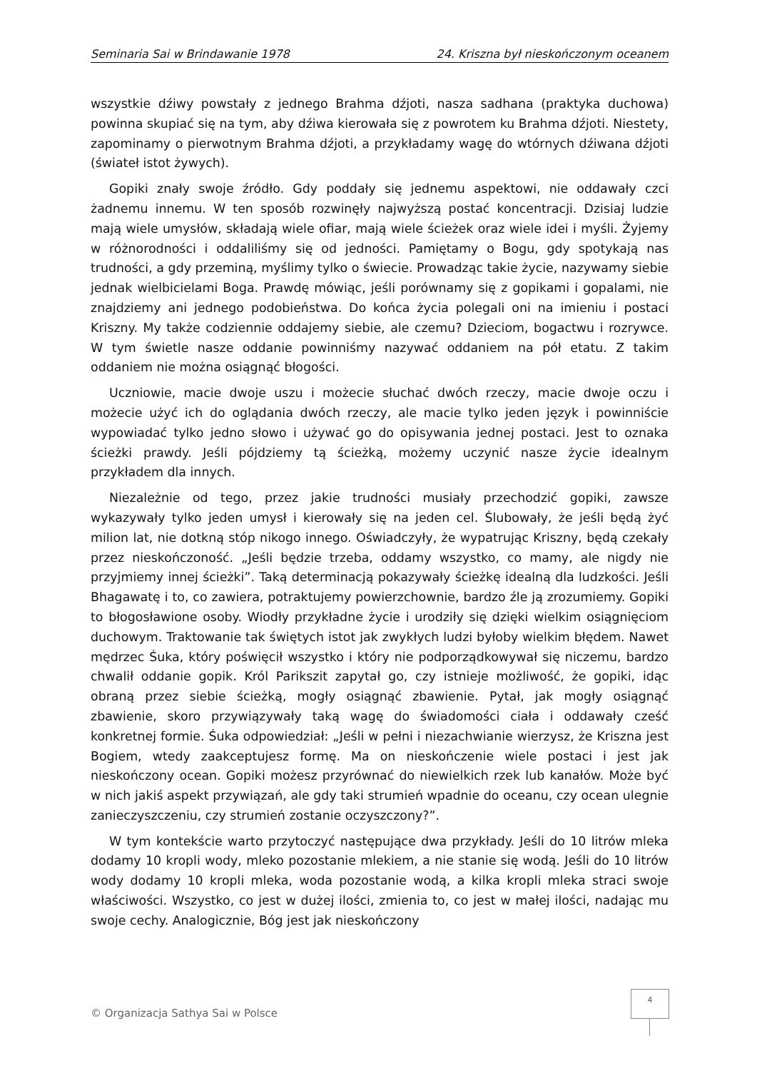Seminaria Sai w Brindawanie 1978 24. Kriszna był nieskończonym oceanem
wszystkie dźiwy powstały z jednego Brahma dźjoti, nasza sadhana (praktyka duchowa) powinna skupiać się na tym, aby dźiwa kierowała się z powrotem ku Brahma dźjoti. Niestety, zapominamy o pierwotnym Brahma dźjoti, a przykładamy wagę do wtórnych dźiwana dźjoti (świateł istot żywych).
Gopiki znały swoje źródło. Gdy poddały się jednemu aspektowi, nie oddawały czci żadnemu innemu. W ten sposób rozwinęły najwyższą postać koncentracji. Dzisiaj ludzie mają wiele umysłów, składają wiele ofiar, mają wiele ścieżek oraz wiele idei i myśli. Żyjemy w różnorodności i oddaliliśmy się od jedności. Pamiętamy o Bogu, gdy spotykają nas trudności, a gdy przeminą, myślimy tylko o świecie. Prowadząc takie życie, nazywamy siebie jednak wielbicielami Boga. Prawdę mówiąc, jeśli porównamy się z gopikami i gopalami, nie znajdziemy ani jednego podobieństwa. Do końca życia polegali oni na imieniu i postaci Kriszny. My także codziennie oddajemy siebie, ale czemu? Dzieciom, bogactwu i rozrywce. W tym świetle nasze oddanie powinniśmy nazywać oddaniem na pół etatu. Z takim oddaniem nie można osiągnąć błogości.
Uczniowie, macie dwoje uszu i możecie słuchać dwóch rzeczy, macie dwoje oczu i możecie użyć ich do oglądania dwóch rzeczy, ale macie tylko jeden język i powinniście wypowiadać tylko jedno słowo i używać go do opisywania jednej postaci. Jest to oznaka ścieżki prawdy. Jeśli pójdziemy tą ścieżką, możemy uczynić nasze życie idealnym przykładem dla innych.
Niezależnie od tego, przez jakie trudności musiały przechodzić gopiki, zawsze wykazywały tylko jeden umysł i kierowały się na jeden cel. Ślubowały, że jeśli będą żyć milion lat, nie dotkną stóp nikogo innego. Oświadczyły, że wypatrując Kriszny, będą czekały przez nieskończoność. „Jeśli będzie trzeba, oddamy wszystko, co mamy, ale nigdy nie przyjmiemy innej ścieżki”. Taką determinacją pokazywały ścieżkę idealną dla ludzkości. Jeśli Bhagawatę i to, co zawiera, potraktujemy powierzchownie, bardzo źle ją zrozumiemy. Gopiki to błogosławione osoby. Wiodły przykładne życie i urodziły się dzięki wielkim osiągnięciom duchowym. Traktowanie tak świętych istot jak zwykłych ludzi byłoby wielkim błędem. Nawet mędrzec Śuka, który poświęcił wszystko i który nie podporządkowywał się niczemu, bardzo chwalił oddanie gopik. Król Parikszit zapytał go, czy istnieje możliwość, że gopiki, idąc obraną przez siebie ścieżką, mogły osiągnąć zbawienie. Pytał, jak mogły osiągnąć zbawienie, skoro przywiązywały taką wagę do świadomości ciała i oddawały cześć konkretnej formie. Śuka odpowiedział: „Jeśli w pełni i niezachwianie wierzysz, że Kriszna jest Bogiem, wtedy zaakceptujesz formę. Ma on nieskończenie wiele postaci i jest jak nieskończony ocean. Gopiki możesz przyrównać do niewielkich rzek lub kanałów. Może być w nich jakiś aspekt przywiązań, ale gdy taki strumień wpadnie do oceanu, czy ocean ulegnie zanieczyszczeniu, czy strumień zostanie oczyszczony?”.
W tym kontekście warto przytoczyć następujące dwa przykłady. Jeśli do 10 litrów mleka dodamy 10 kropli wody, mleko pozostanie mlekiem, a nie stanie się wodą. Jeśli do 10 litrów wody dodamy 10 kropli mleka, woda pozostanie wodą, a kilka kropli mleka straci swoje właściwości. Wszystko, co jest w dużej ilości, zmienia to, co jest w małej ilości, nadając mu swoje cechy. Analogicznie, Bóg jest jak nieskończony
4
© Organizacja Sathya Sai w Polsce